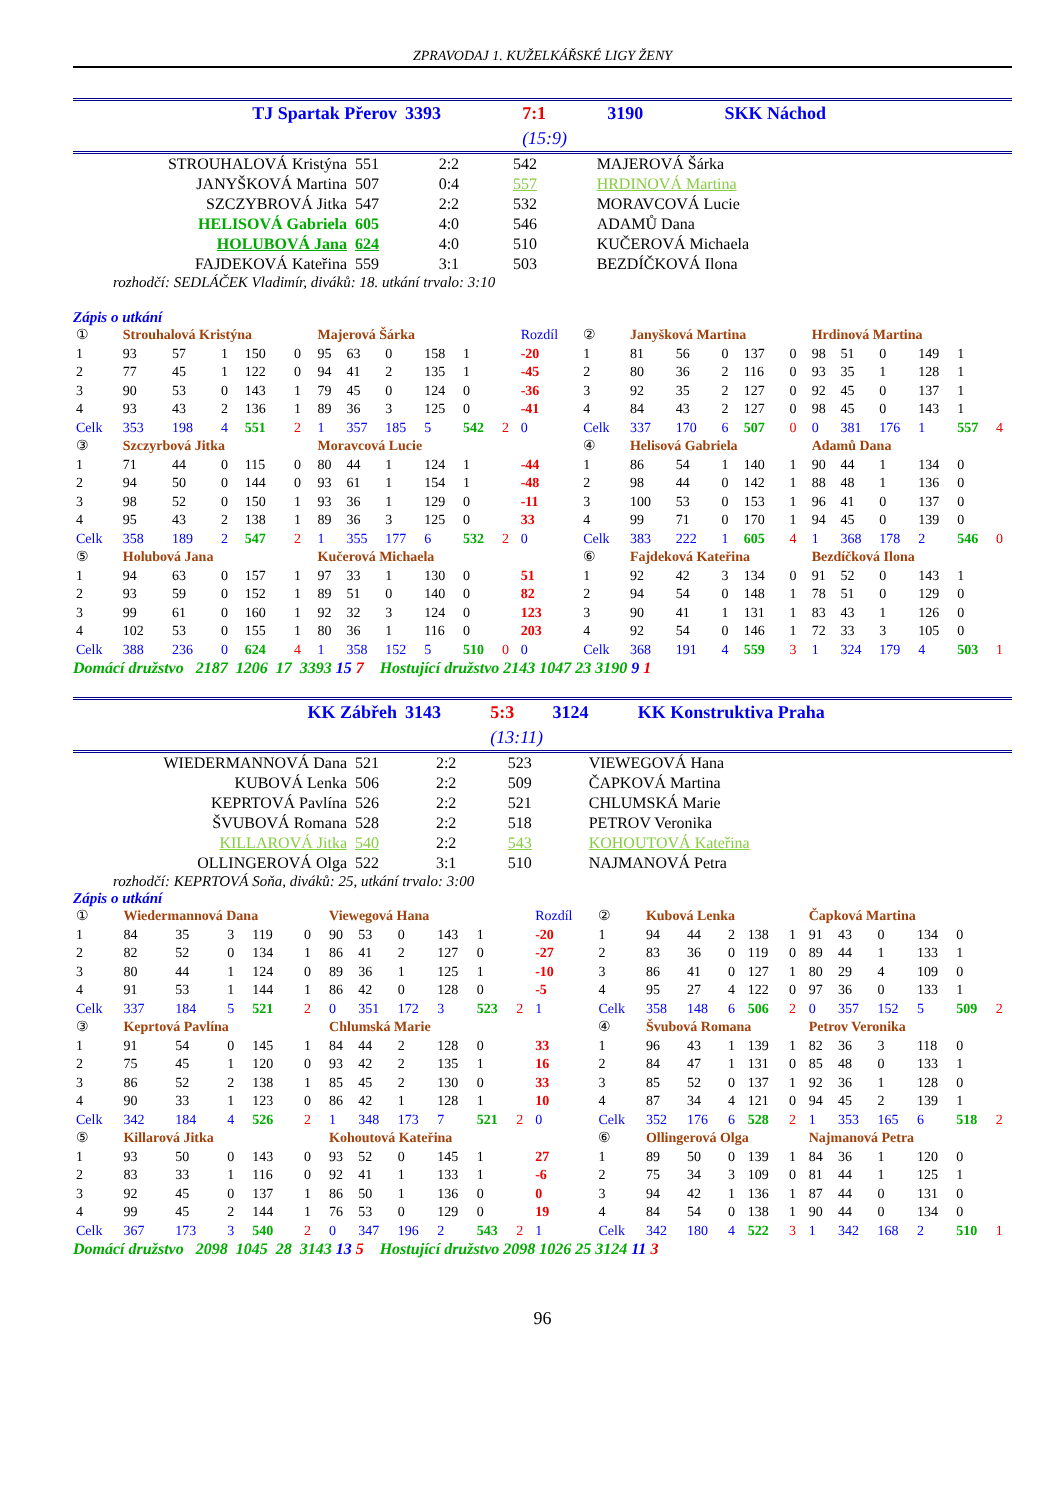ZPRAVODAJ 1. KUŽELKÁŘSKÉ LIGY ŽENY
| TJ Spartak Přerov | 3393 | 7:1 | 3190 | SKK Náchod |
| | | (15:9) | | |
| STROUHALOVÁ Kristýna | 551 | 2:2 | 542 | MAJEROVÁ Šárka |
| JANYŠKOVÁ Martina | 507 | 0:4 | 557 | HRDINOVÁ Martina |
| SZCZYBROVÁ Jitka | 547 | 2:2 | 532 | MORAVCOVÁ Lucie |
| HELISOVÁ Gabriela | 605 | 4:0 | 546 | ADAMŮ Dana |
| HOLUBOVÁ Jana | 624 | 4:0 | 510 | KUČEROVÁ Michaela |
| FAJDEKOVÁ Kateřina | 559 | 3:1 | 503 | BEZDÍČKOVÁ Ilona |
rozhodčí: SEDLÁČEK Vladimír, diváků: 18. utkání trvalo: 3:10
Zápis o utkání
| ① | Strouhalová Kristýna | | | | | Majerová Šárka | | | | | | Rozdíl | ② | Janyšková Martina | | | | | Hrdinová Martina | | | | | |
| 1 | 93 | 57 | 1 | 150 | 0 | 95 | 63 | 0 | 158 | 1 | | -20 | 1 | 81 | 56 | 0 | 137 | 0 | 98 | 51 | 0 | 149 | 1 | |
| 2 | 77 | 45 | 1 | 122 | 0 | 94 | 41 | 2 | 135 | 1 | | -45 | 2 | 80 | 36 | 2 | 116 | 0 | 93 | 35 | 1 | 128 | 1 | |
| 3 | 90 | 53 | 0 | 143 | 1 | 79 | 45 | 0 | 124 | 0 | | -36 | 3 | 92 | 35 | 2 | 127 | 0 | 92 | 45 | 0 | 137 | 1 | |
| 4 | 93 | 43 | 2 | 136 | 1 | 89 | 36 | 3 | 125 | 0 | | -41 | 4 | 84 | 43 | 2 | 127 | 0 | 98 | 45 | 0 | 143 | 1 | |
| Celk | 353 | 198 | 4 | 551 | 2 | 1 | 357 | 185 | 5 | 542 | 2 | 0 | Celk | 337 | 170 | 6 | 507 | 0 | 0 | 381 | 176 | 1 | 557 | 4 |
| ③ | Szczyrbová Jitka | | | | | Moravcová Lucie | | | | | | | ④ | Helisová Gabriela | | | | | Adamů Dana | | | | | |
| 1 | 71 | 44 | 0 | 115 | 0 | 80 | 44 | 1 | 124 | 1 | | -44 | 1 | 86 | 54 | 1 | 140 | 1 | 90 | 44 | 1 | 134 | 0 | |
| 2 | 94 | 50 | 0 | 144 | 0 | 93 | 61 | 1 | 154 | 1 | | -48 | 2 | 98 | 44 | 0 | 142 | 1 | 88 | 48 | 1 | 136 | 0 | |
| 3 | 98 | 52 | 0 | 150 | 1 | 93 | 36 | 1 | 129 | 0 | | -11 | 3 | 100 | 53 | 0 | 153 | 1 | 96 | 41 | 0 | 137 | 0 | |
| 4 | 95 | 43 | 2 | 138 | 1 | 89 | 36 | 3 | 125 | 0 | | 33 | 4 | 99 | 71 | 0 | 170 | 1 | 94 | 45 | 0 | 139 | 0 | |
| Celk | 358 | 189 | 2 | 547 | 2 | 1 | 355 | 177 | 6 | 532 | 2 | 0 | Celk | 383 | 222 | 1 | 605 | 4 | 1 | 368 | 178 | 2 | 546 | 0 |
| ⑤ | Holubová Jana | | | | | Kučerová Michaela | | | | | | | ⑥ | Fajdeková Kateřina | | | | | Bezdíčková Ilona | | | | | |
| 1 | 94 | 63 | 0 | 157 | 1 | 97 | 33 | 1 | 130 | 0 | | 51 | 1 | 92 | 42 | 3 | 134 | 0 | 91 | 52 | 0 | 143 | 1 | |
| 2 | 93 | 59 | 0 | 152 | 1 | 89 | 51 | 0 | 140 | 0 | | 82 | 2 | 94 | 54 | 0 | 148 | 1 | 78 | 51 | 0 | 129 | 0 | |
| 3 | 99 | 61 | 0 | 160 | 1 | 92 | 32 | 3 | 124 | 0 | | 123 | 3 | 90 | 41 | 1 | 131 | 1 | 83 | 43 | 1 | 126 | 0 | |
| 4 | 102 | 53 | 0 | 155 | 1 | 80 | 36 | 1 | 116 | 0 | | 203 | 4 | 92 | 54 | 0 | 146 | 1 | 72 | 33 | 3 | 105 | 0 | |
| Celk | 388 | 236 | 0 | 624 | 4 | 1 | 358 | 152 | 5 | 510 | 0 | 0 | Celk | 368 | 191 | 4 | 559 | 3 | 1 | 324 | 179 | 4 | 503 | 1 |
Domácí družstvo 2187 1206 17 3393 15 7 Hostující družstvo 2143 1047 23 3190 9 1
| KK Zábřeh | 3143 | 5:3 | 3124 | KK Konstruktiva Praha |
| | | (13:11) | | |
| WIEDERMANNOVÁ Dana | 521 | 2:2 | 523 | VIEWEGOVÁ Hana |
| KUBOVÁ Lenka | 506 | 2:2 | 509 | ČAPKOVÁ Martina |
| KEPRTOVÁ Pavlína | 526 | 2:2 | 521 | CHLUMSKÁ Marie |
| ŠVUBOVÁ Romana | 528 | 2:2 | 518 | PETROV Veronika |
| KILLAROVÁ Jitka | 540 | 2:2 | 543 | KOHOUTOVÁ Kateřina |
| OLLINGEROVÁ Olga | 522 | 3:1 | 510 | NAJMANOVÁ Petra |
rozhodčí: KEPRTOVÁ Soňa, diváků: 25, utkání trvalo: 3:00
Zápis o utkání
| ① | Wiedermannová Dana | | | | | Viewegová Hana | | | | | | Rozdíl | ② | Kubová Lenka | | | | | Čapková Martina | | | | | |
| 1 | 84 | 35 | 3 | 119 | 0 | 90 | 53 | 0 | 143 | 1 | | -20 | 1 | 94 | 44 | 2 | 138 | 1 | 91 | 43 | 0 | 134 | 0 | |
| 2 | 82 | 52 | 0 | 134 | 1 | 86 | 41 | 2 | 127 | 0 | | -27 | 2 | 83 | 36 | 0 | 119 | 0 | 89 | 44 | 1 | 133 | 1 | |
| 3 | 80 | 44 | 1 | 124 | 0 | 89 | 36 | 1 | 125 | 1 | | -10 | 3 | 86 | 41 | 0 | 127 | 1 | 80 | 29 | 4 | 109 | 0 | |
| 4 | 91 | 53 | 1 | 144 | 1 | 86 | 42 | 0 | 128 | 0 | | -5 | 4 | 95 | 27 | 4 | 122 | 0 | 97 | 36 | 0 | 133 | 1 | |
| Celk | 337 | 184 | 5 | 521 | 2 | 0 | 351 | 172 | 3 | 523 | 2 | 1 | Celk | 358 | 148 | 6 | 506 | 2 | 0 | 357 | 152 | 5 | 509 | 2 |
| ③ | Keprtová Pavlína | | | | | Chlumská Marie | | | | | | | ④ | Švubová Romana | | | | | Petrov Veronika | | | | | |
| 1 | 91 | 54 | 0 | 145 | 1 | 84 | 44 | 2 | 128 | 0 | | 33 | 1 | 96 | 43 | 1 | 139 | 1 | 82 | 36 | 3 | 118 | 0 | |
| 2 | 75 | 45 | 1 | 120 | 0 | 93 | 42 | 2 | 135 | 1 | | 16 | 2 | 84 | 47 | 1 | 131 | 0 | 85 | 48 | 0 | 133 | 1 | |
| 3 | 86 | 52 | 2 | 138 | 1 | 85 | 45 | 2 | 130 | 0 | | 33 | 3 | 85 | 52 | 0 | 137 | 1 | 92 | 36 | 1 | 128 | 0 | |
| 4 | 90 | 33 | 1 | 123 | 0 | 86 | 42 | 1 | 128 | 1 | | 10 | 4 | 87 | 34 | 4 | 121 | 0 | 94 | 45 | 2 | 139 | 1 | |
| Celk | 342 | 184 | 4 | 526 | 2 | 1 | 348 | 173 | 7 | 521 | 2 | 0 | Celk | 352 | 176 | 6 | 528 | 2 | 1 | 353 | 165 | 6 | 518 | 2 |
| ⑤ | Killarová Jitka | | | | | Kohoutová Kateřina | | | | | | | ⑥ | Ollingerová Olga | | | | | Najmanová Petra | | | | | |
| 1 | 93 | 50 | 0 | 143 | 0 | 93 | 52 | 0 | 145 | 1 | | 27 | 1 | 89 | 50 | 0 | 139 | 1 | 84 | 36 | 1 | 120 | 0 | |
| 2 | 83 | 33 | 1 | 116 | 0 | 92 | 41 | 1 | 133 | 1 | | -6 | 2 | 75 | 34 | 3 | 109 | 0 | 81 | 44 | 1 | 125 | 1 | |
| 3 | 92 | 45 | 0 | 137 | 1 | 86 | 50 | 1 | 136 | 0 | | 0 | 3 | 94 | 42 | 1 | 136 | 1 | 87 | 44 | 0 | 131 | 0 | |
| 4 | 99 | 45 | 2 | 144 | 1 | 76 | 53 | 0 | 129 | 0 | | 19 | 4 | 84 | 54 | 0 | 138 | 1 | 90 | 44 | 0 | 134 | 0 | |
| Celk | 367 | 173 | 3 | 540 | 2 | 0 | 347 | 196 | 2 | 543 | 2 | 1 | Celk | 342 | 180 | 4 | 522 | 3 | 1 | 342 | 168 | 2 | 510 | 1 |
Domácí družstvo 2098 1045 28 3143 13 5 Hostující družstvo 2098 1026 25 3124 11 3
96